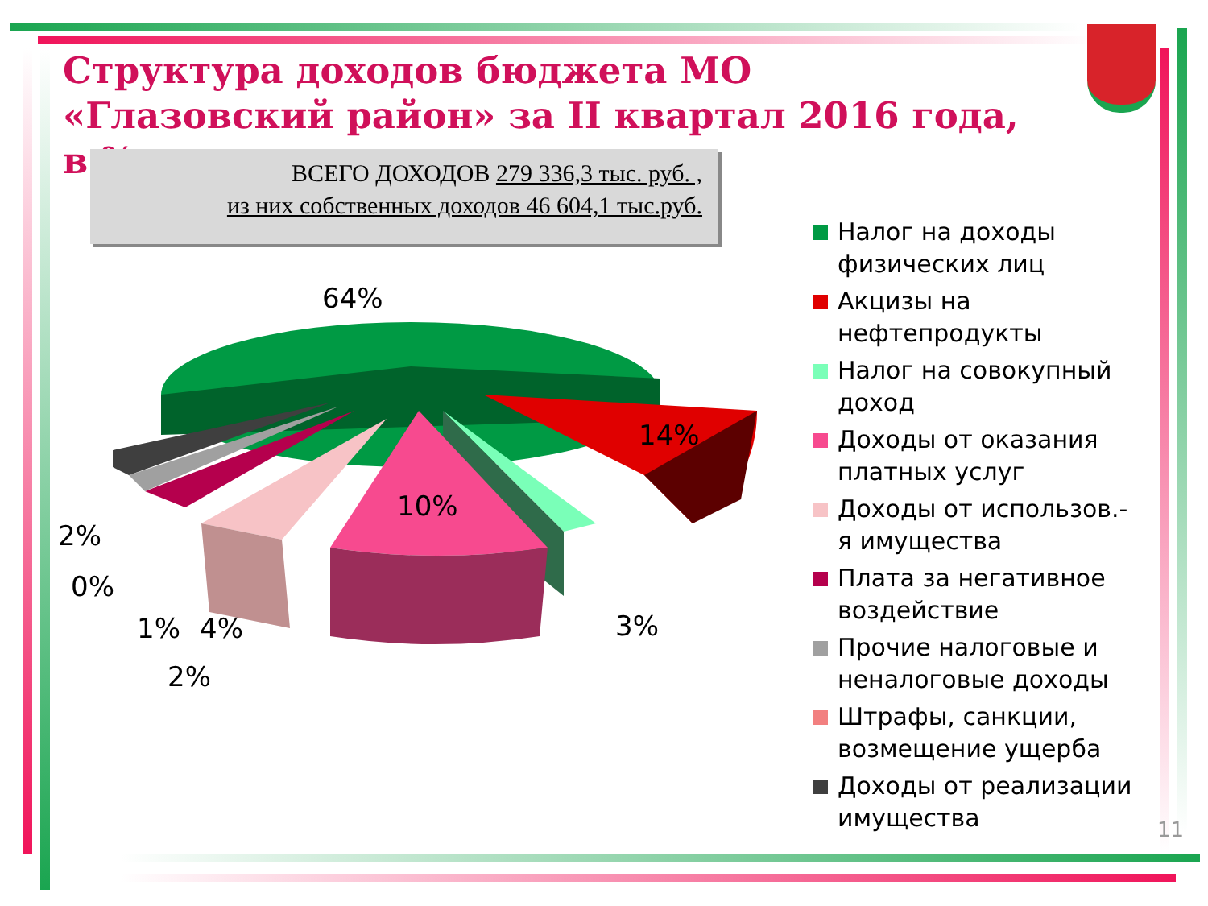Структура доходов бюджета МО «Глазовский район» за II квартал 2016 года, в %
ВСЕГО ДОХОДОВ 279 336,3 тыс. руб. ,
из них собственных доходов 46 604,1 тыс.руб.
64%
14%
10%
3%
2%
0%
1% 4%
2%
Налог на доходы физических лиц
Акцизы на нефтепродукты
Налог на совокупный доход
Доходы от оказания платных услуг
Доходы от использов.-я имущества
Плата за негативное воздействие
Прочие налоговые и неналоговые доходы
Штрафы, санкции, возмещение ущерба
Доходы от реализации имущества
11